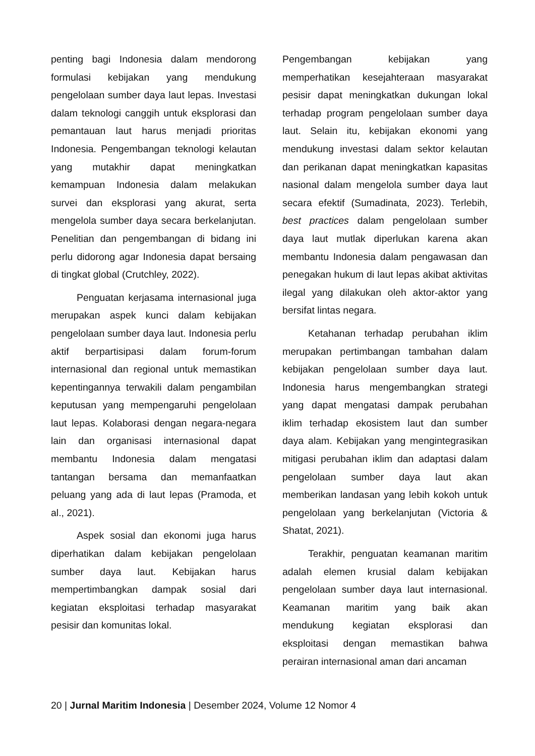penting bagi Indonesia dalam mendorong formulasi kebijakan yang mendukung pengelolaan sumber daya laut lepas. Investasi dalam teknologi canggih untuk eksplorasi dan pemantauan laut harus menjadi prioritas Indonesia. Pengembangan teknologi kelautan yang mutakhir dapat meningkatkan kemampuan Indonesia dalam melakukan survei dan eksplorasi yang akurat, serta mengelola sumber daya secara berkelanjutan. Penelitian dan pengembangan di bidang ini perlu didorong agar Indonesia dapat bersaing di tingkat global (Crutchley, 2022).
Penguatan kerjasama internasional juga merupakan aspek kunci dalam kebijakan pengelolaan sumber daya laut. Indonesia perlu aktif berpartisipasi dalam forum-forum internasional dan regional untuk memastikan kepentingannya terwakili dalam pengambilan keputusan yang mempengaruhi pengelolaan laut lepas. Kolaborasi dengan negara-negara lain dan organisasi internasional dapat membantu Indonesia dalam mengatasi tantangan bersama dan memanfaatkan peluang yang ada di laut lepas (Pramoda, et al., 2021).
Aspek sosial dan ekonomi juga harus diperhatikan dalam kebijakan pengelolaan sumber daya laut. Kebijakan harus mempertimbangkan dampak sosial dari kegiatan eksploitasi terhadap masyarakat pesisir dan komunitas lokal.
Pengembangan kebijakan yang memperhatikan kesejahteraan masyarakat pesisir dapat meningkatkan dukungan lokal terhadap program pengelolaan sumber daya laut. Selain itu, kebijakan ekonomi yang mendukung investasi dalam sektor kelautan dan perikanan dapat meningkatkan kapasitas nasional dalam mengelola sumber daya laut secara efektif (Sumadinata, 2023). Terlebih, best practices dalam pengelolaan sumber daya laut mutlak diperlukan karena akan membantu Indonesia dalam pengawasan dan penegakan hukum di laut lepas akibat aktivitas ilegal yang dilakukan oleh aktor-aktor yang bersifat lintas negara.
Ketahanan terhadap perubahan iklim merupakan pertimbangan tambahan dalam kebijakan pengelolaan sumber daya laut. Indonesia harus mengembangkan strategi yang dapat mengatasi dampak perubahan iklim terhadap ekosistem laut dan sumber daya alam. Kebijakan yang mengintegrasikan mitigasi perubahan iklim dan adaptasi dalam pengelolaan sumber daya laut akan memberikan landasan yang lebih kokoh untuk pengelolaan yang berkelanjutan (Victoria & Shatat, 2021).
Terakhir, penguatan keamanan maritim adalah elemen krusial dalam kebijakan pengelolaan sumber daya laut internasional. Keamanan maritim yang baik akan mendukung kegiatan eksplorasi dan eksploitasi dengan memastikan bahwa perairan internasional aman dari ancaman
20 | Jurnal Maritim Indonesia | Desember 2024, Volume 12 Nomor 4